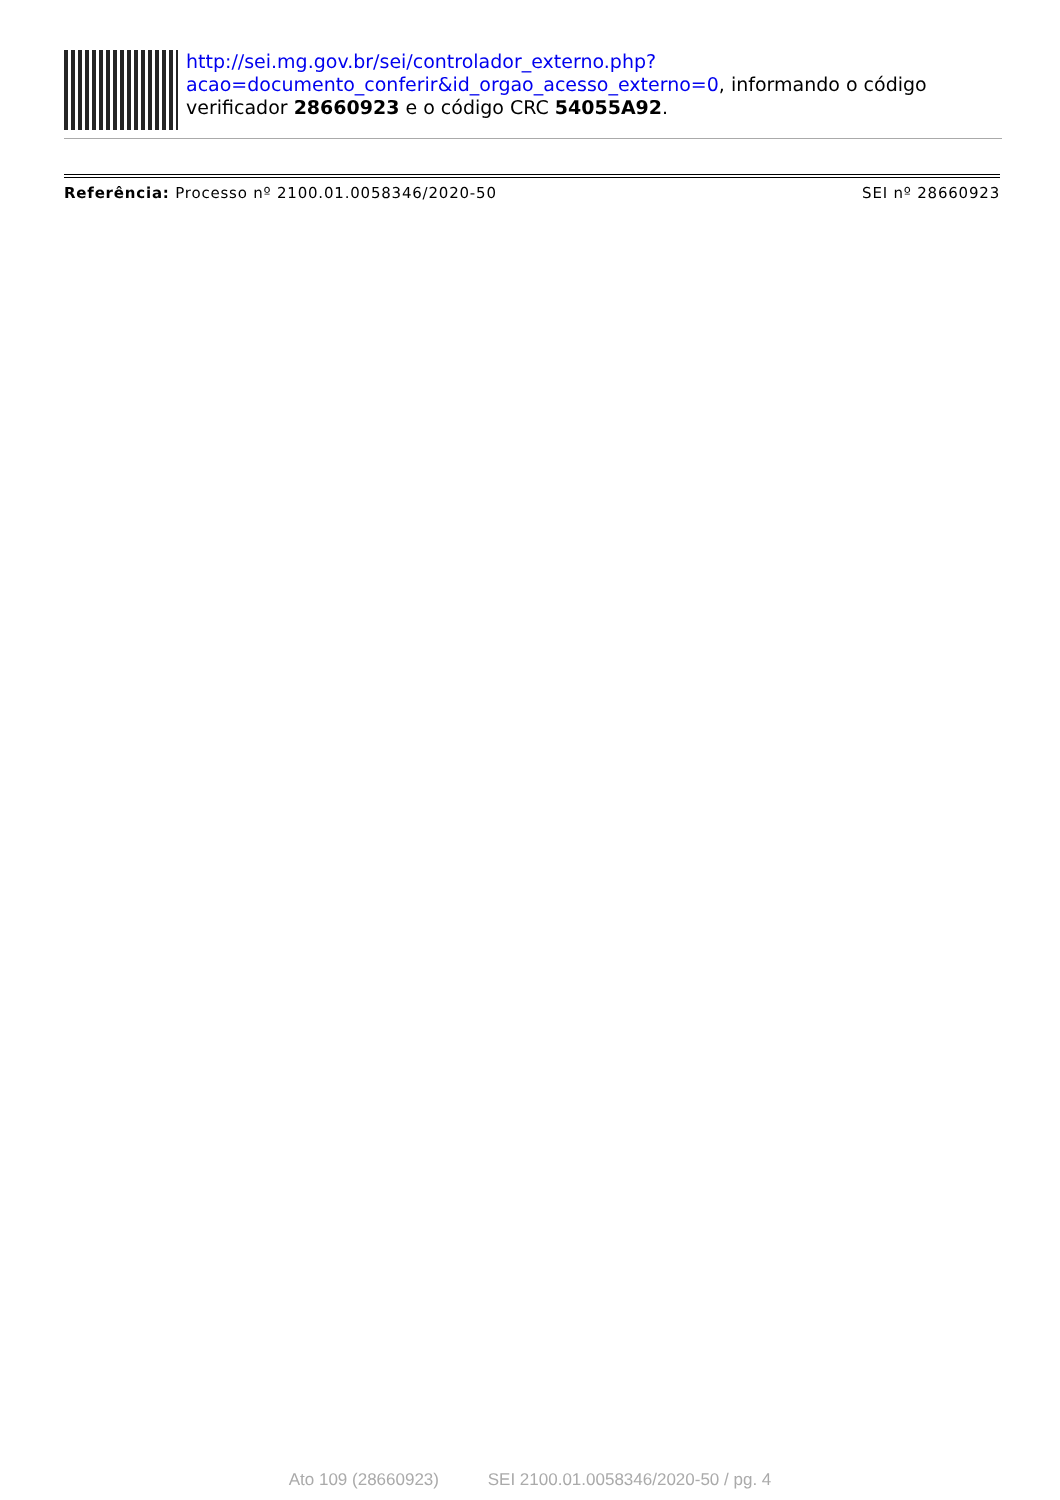http://sei.mg.gov.br/sei/controlador_externo.php?
acao=documento_conferir&id_orgao_acesso_externo=0, informando o código verificador 28660923 e o código CRC 54055A92.
Referência: Processo nº 2100.01.0058346/2020-50
SEI nº 28660923
Ato 109 (28660923) SEI 2100.01.0058346/2020-50 / pg. 4